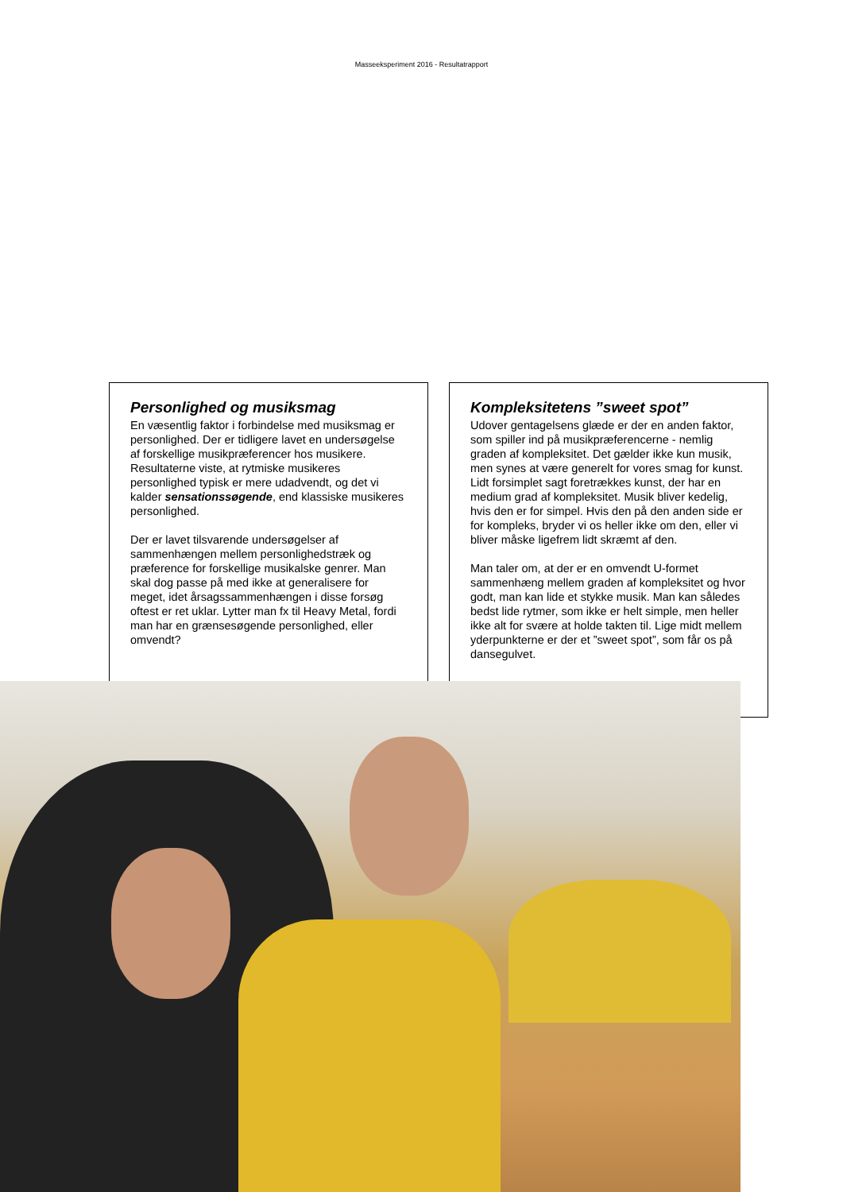Masseeksperiment 2016 - Resultatrapport
Personlighed og musiksmag
En væsentlig faktor i forbindelse med musiksmag er personlighed. Der er tidligere lavet en undersøgelse af forskellige musikpræferencer hos musikere. Resultaterne viste, at rytmiske musikeres personlighed typisk er mere udadvendt, og det vi kalder sensationssøgende, end klassiske musikeres personlighed.
Der er lavet tilsvarende undersøgelser af sammenhængen mellem personlighedstræk og præference for forskellige musikalske genrer. Man skal dog passe på med ikke at generalisere for meget, idet årsagssammenhængen i disse forsøg oftest er ret uklar. Lytter man fx til Heavy Metal, fordi man har en grænsesøgende personlighed, eller omvendt?
Kompleksitetens ”sweet spot”
Udover gentagelsens glæde er der en anden faktor, som spiller ind på musikpræferencerne - nemlig graden af kompleksitet. Det gælder ikke kun musik, men synes at være generelt for vores smag for kunst. Lidt forsimplet sagt foretrækkes kunst, der har en medium grad af kompleksitet. Musik bliver kedelig, hvis den er for simpel. Hvis den på den anden side er for kompleks, bryder vi os heller ikke om den, eller vi bliver måske ligefrem lidt skræmt af den.
Man taler om, at der er en omvendt U-formet sammenhæng mellem graden af kompleksitet og hvor godt, man kan lide et stykke musik. Man kan således bedst lide rytmer, som ikke er helt simple, men heller ikke alt for svære at holde takten til. Lige midt mellem yderpunkterne er der et ”sweet spot”, som får os på dansegulvet.